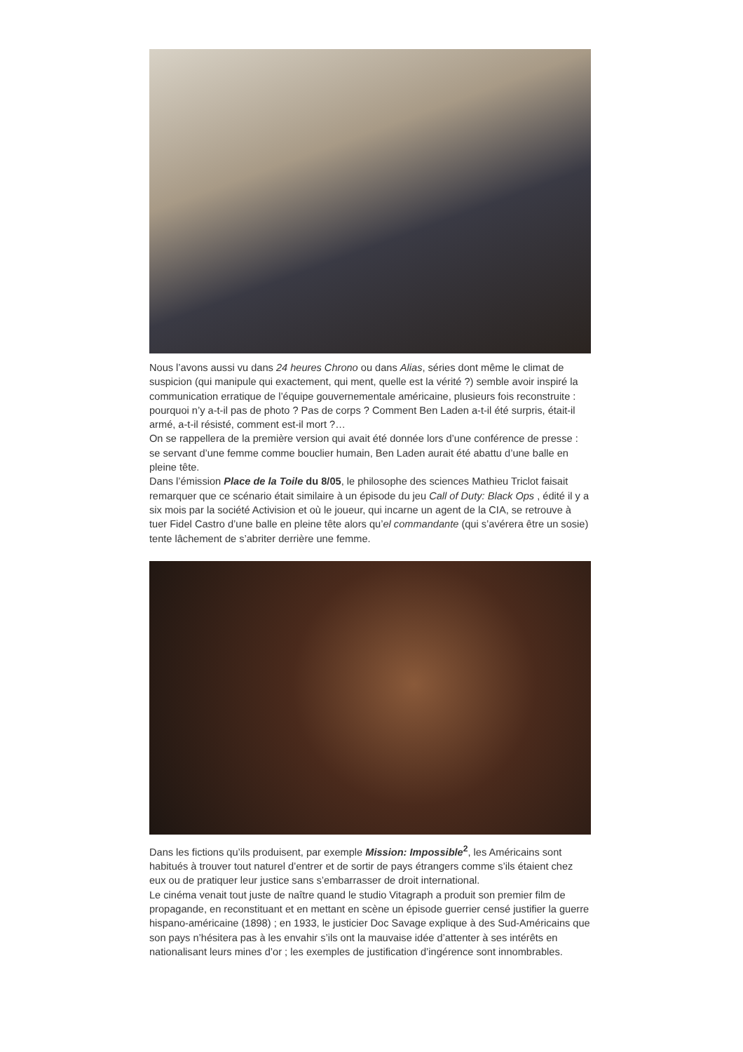Nous l’avons aussi vu dans 24 heures Chrono ou dans Alias, séries dont même le climat de suspicion (qui manipule qui exactement, qui ment, quelle est la vérité ?) semble avoir inspiré la communication erratique de l’équipe gouvernementale américaine, plusieurs fois reconstruite : pourquoi n’y a-t-il pas de photo ? Pas de corps ? Comment Ben Laden a-t-il été surpris, était-il armé, a-t-il résisté, comment est-il mort ?…
On se rappellera de la première version qui avait été donnée lors d’une conférence de presse : se servant d’une femme comme bouclier humain, Ben Laden aurait été abattu d’une balle en pleine tête.
Dans l’émission Place de la Toile du 8/05, le philosophe des sciences Mathieu Triclot faisait remarquer que ce scénario était similaire à un épisode du jeu Call of Duty: Black Ops , édité il y a six mois par la société Activision et où le joueur, qui incarne un agent de la CIA, se retrouve à tuer Fidel Castro d’une balle en pleine tête alors qu’el commandante (qui s’avérera être un sosie) tente lâchement de s’abriter derrière une femme.
Dans les fictions qu’ils produisent, par exemple Mission: Impossible<sup>2</sup>, les Américains sont habitués à trouver tout naturel d’entrer et de sortir de pays étrangers comme s’ils étaient chez eux ou de pratiquer leur justice sans s’embarrasser de droit international.
Le cinéma venait tout juste de naître quand le studio Vitagraph a produit son premier film de propagande, en reconstituant et en mettant en scène un épisode guerrier censé justifier la guerre hispano-américaine (1898) ; en 1933, le justicier Doc Savage explique à des Sud-Américains que son pays n’hésitera pas à les envahir s’ils ont la mauvaise idée d’attenter à ses intérêts en nationalisant leurs mines d’or ; les exemples de justification d’ingérence sont innombrables.